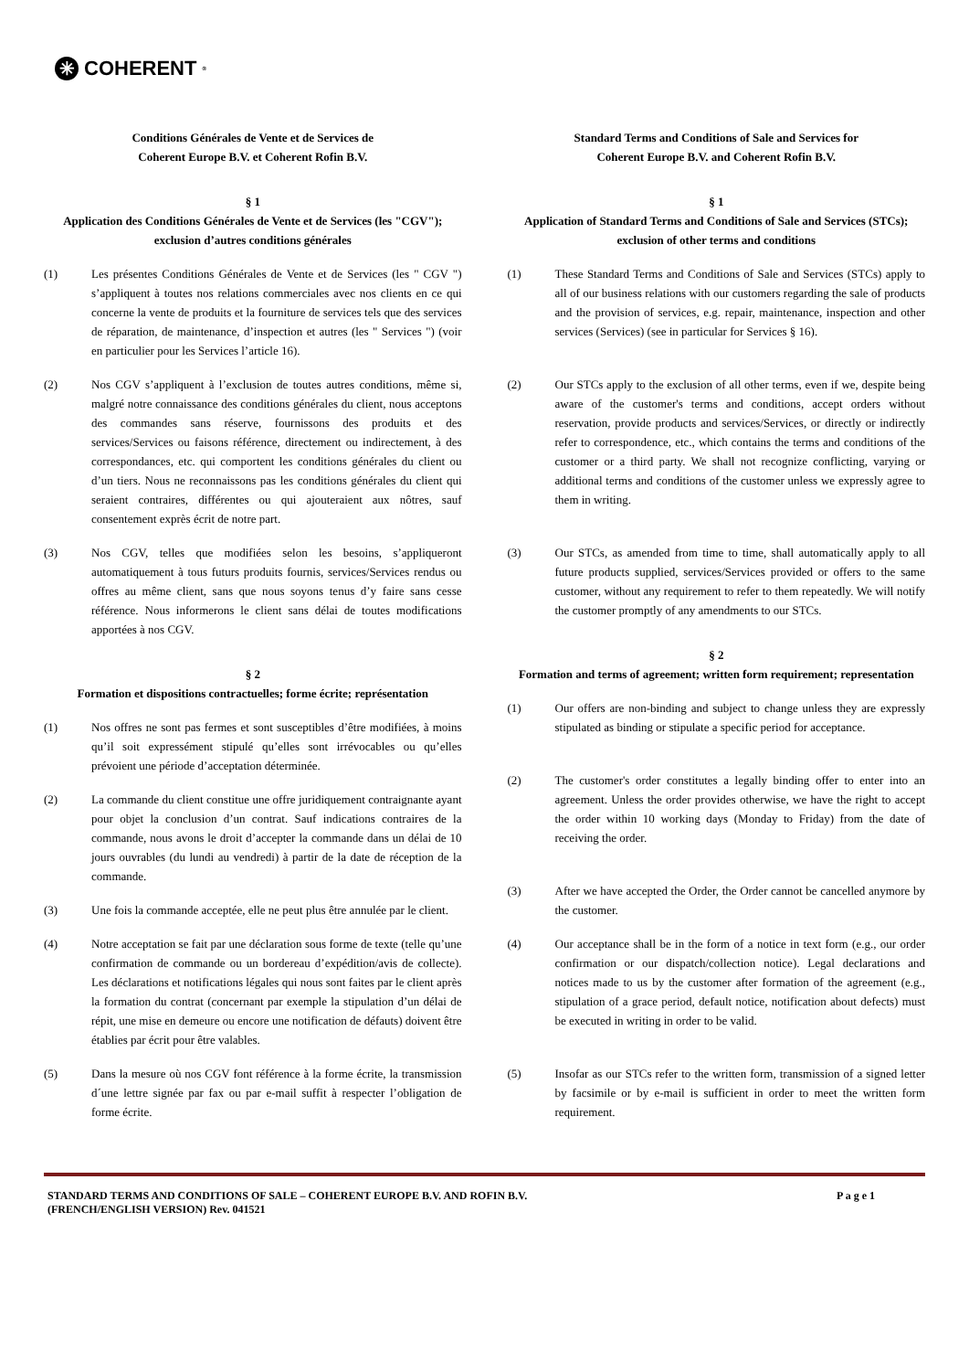✳ COHERENT<sup>®</sup>
Conditions Générales de Vente et de Services de
Coherent Europe B.V. et Coherent Rofin B.V.
§ 1
Application des Conditions Générales de Vente et de Services (les "CGV"); exclusion d’autres conditions générales
(1) Les présentes Conditions Générales de Vente et de Services (les " CGV ") s’appliquent à toutes nos relations commerciales avec nos clients en ce qui concerne la vente de produits et la fourniture de services tels que des services de réparation, de maintenance, d’inspection et autres (les " Services ") (voir en particulier pour les Services l’article 16).
(2) Nos CGV s’appliquent à l’exclusion de toutes autres conditions, même si, malgré notre connaissance des conditions générales du client, nous acceptons des commandes sans réserve, fournissons des produits et des services/Services ou faisons référence, directement ou indirectement, à des correspondances, etc. qui comportent les conditions générales du client ou d’un tiers. Nous ne reconnaissons pas les conditions générales du client qui seraient contraires, différentes ou qui ajouteraient aux nôtres, sauf consentement exprès écrit de notre part.
(3) Nos CGV, telles que modifiées selon les besoins, s’appliqueront automatiquement à tous futurs produits fournis, services/Services rendus ou offres au même client, sans que nous soyons tenus d’y faire sans cesse référence. Nous informerons le client sans délai de toutes modifications apportées à nos CGV.
§ 2
Formation et dispositions contractuelles; forme écrite; représentation
(1) Nos offres ne sont pas fermes et sont susceptibles d’être modifiées, à moins qu’il soit expressément stipulé qu’elles sont irrévocables ou qu’elles prévoient une période d’acceptation déterminée.
(2) La commande du client constitue une offre juridiquement contraignante ayant pour objet la conclusion d’un contrat. Sauf indications contraires de la commande, nous avons le droit d’accepter la commande dans un délai de 10 jours ouvrables (du lundi au vendredi) à partir de la date de réception de la commande.
(3) Une fois la commande acceptée, elle ne peut plus être annulée par le client.
(4) Notre acceptation se fait par une déclaration sous forme de texte (telle qu’une confirmation de commande ou un bordereau d’expédition/avis de collecte). Les déclarations et notifications légales qui nous sont faites par le client après la formation du contrat (concernant par exemple la stipulation d’un délai de répit, une mise en demeure ou encore une notification de défauts) doivent être établies par écrit pour être valables.
(5) Dans la mesure où nos CGV font référence à la forme écrite, la transmission d´une lettre signée par fax ou par e-mail suffit à respecter l’obligation de forme écrite.
Standard Terms and Conditions of Sale and Services for
Coherent Europe B.V. and Coherent Rofin B.V.
§ 1
Application of Standard Terms and Conditions of Sale and Services (STCs); exclusion of other terms and conditions
(1) These Standard Terms and Conditions of Sale and Services (STCs) apply to all of our business relations with our customers regarding the sale of products and the provision of services, e.g. repair, maintenance, inspection and other services (Services) (see in particular for Services § 16).
(2) Our STCs apply to the exclusion of all other terms, even if we, despite being aware of the customer's terms and conditions, accept orders without reservation, provide products and services/Services, or directly or indirectly refer to correspondence, etc., which contains the terms and conditions of the customer or a third party. We shall not recognize conflicting, varying or additional terms and conditions of the customer unless we expressly agree to them in writing.
(3) Our STCs, as amended from time to time, shall automatically apply to all future products supplied, services/Services provided or offers to the same customer, without any requirement to refer to them repeatedly. We will notify the customer promptly of any amendments to our STCs.
§ 2
Formation and terms of agreement; written form requirement; representation
(1) Our offers are non-binding and subject to change unless they are expressly stipulated as binding or stipulate a specific period for acceptance.
(2) The customer's order constitutes a legally binding offer to enter into an agreement. Unless the order provides otherwise, we have the right to accept the order within 10 working days (Monday to Friday) from the date of receiving the order.
(3) After we have accepted the Order, the Order cannot be cancelled anymore by the customer.
(4) Our acceptance shall be in the form of a notice in text form (e.g., our order confirmation or our dispatch/collection notice). Legal declarations and notices made to us by the customer after formation of the agreement (e.g., stipulation of a grace period, default notice, notification about defects) must be executed in writing in order to be valid.
(5) Insofar as our STCs refer to the written form, transmission of a signed letter by facsimile or by e-mail is sufficient in order to meet the written form requirement.
STANDARD TERMS AND CONDITIONS OF SALE – COHERENT EUROPE B.V. AND ROFIN B.V.
(FRENCH/ENGLISH VERSION) Rev. 041521 P a g e 1